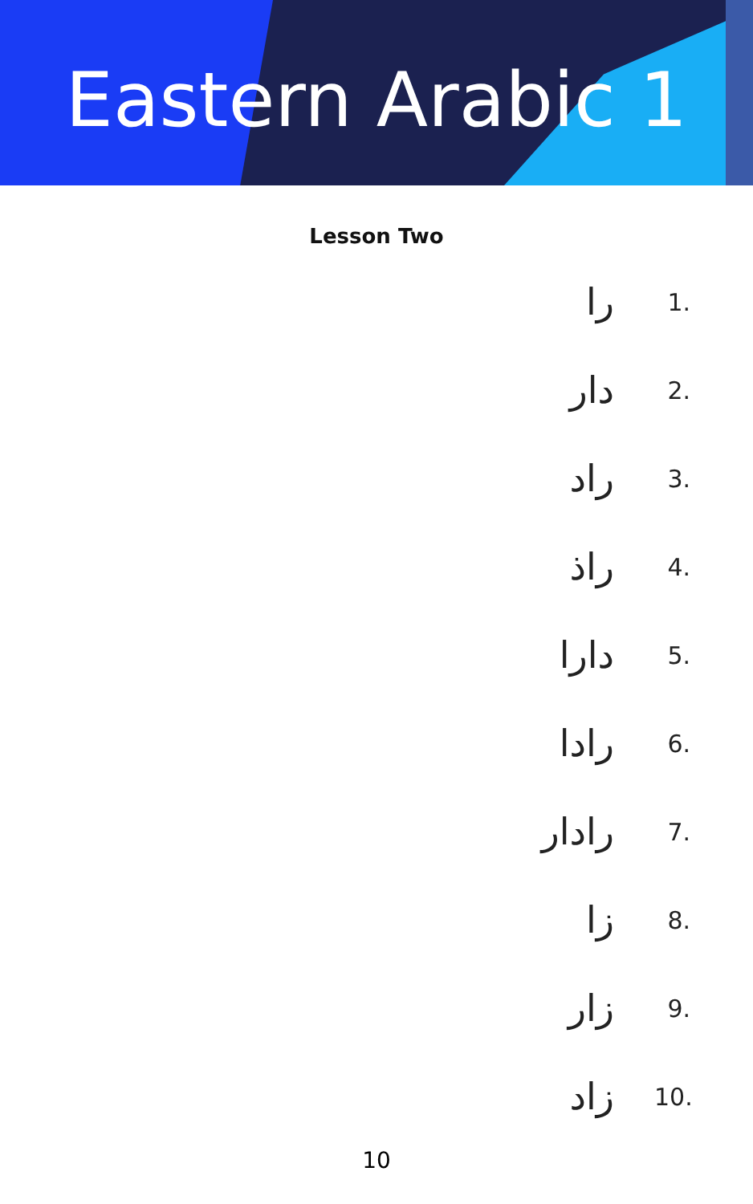Eastern Arabic 1
Lesson Two
را 1.
دار 2.
راد 3.
راذ 4.
دارا 5.
رادا 6.
رادار 7.
زا 8.
زار 9.
زاد 10.
10